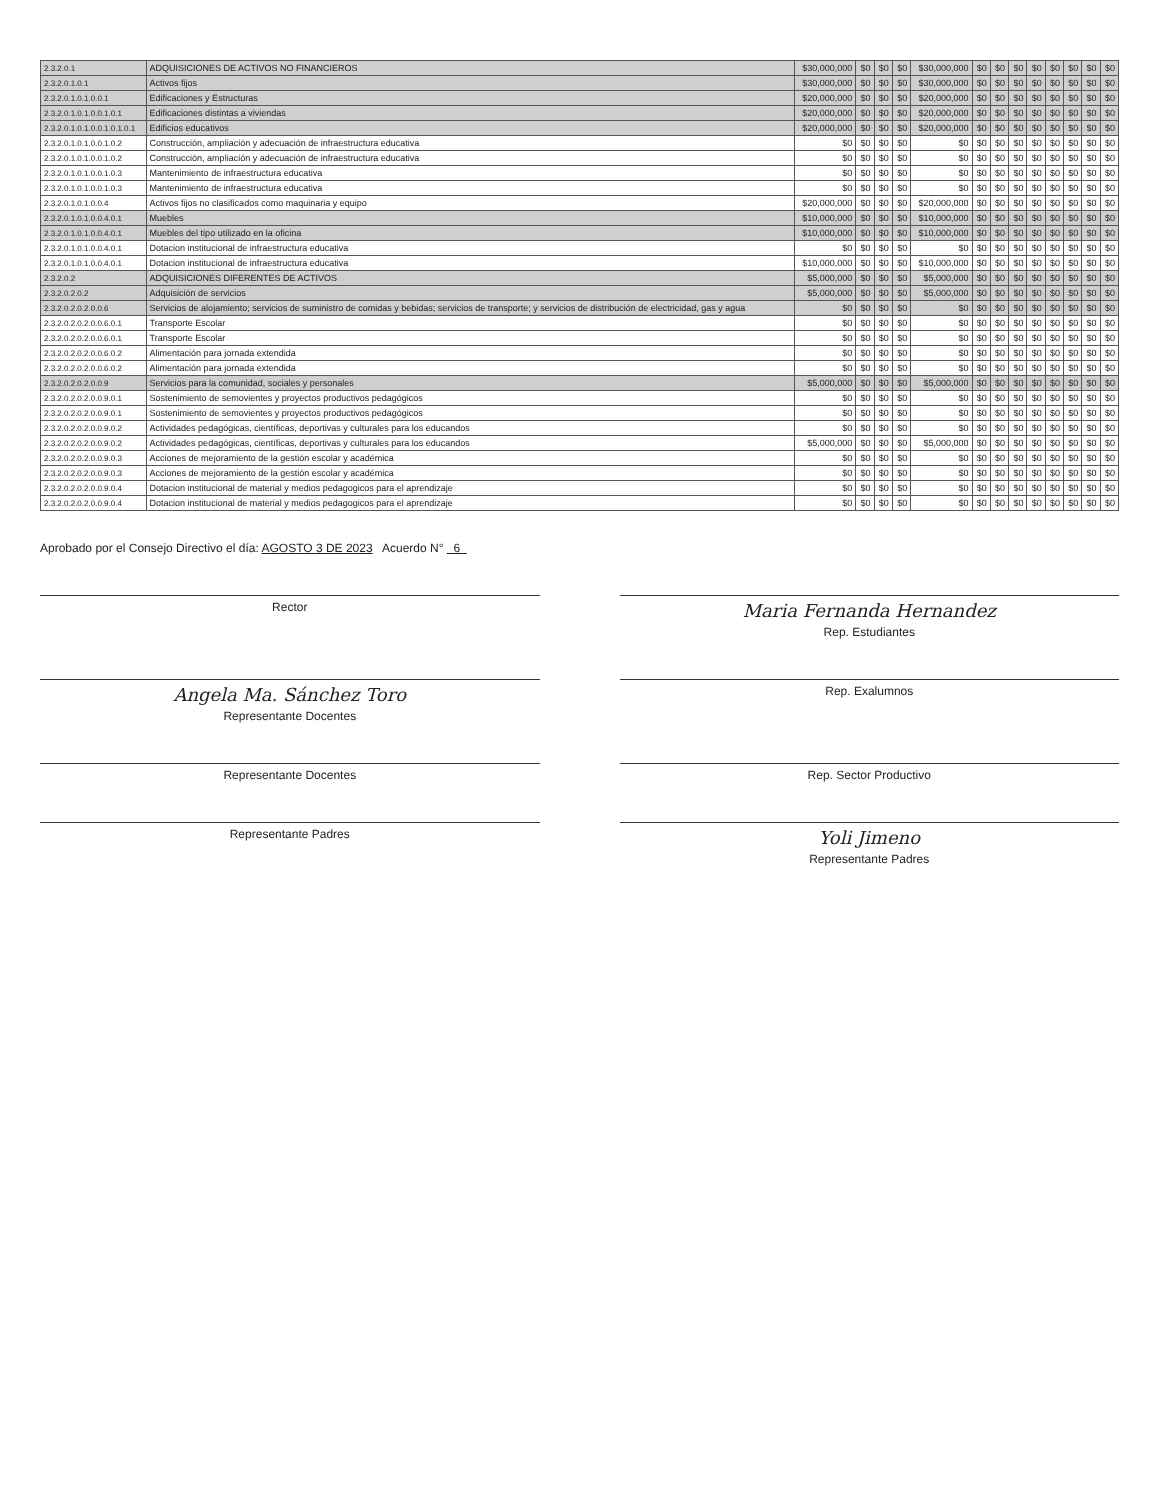| 2.3.2.0.1 | ADQUISICIONES DE ACTIVOS NO FINANCIEROS | $30,000,000 | $0 | $0 | $0 | $30,000,000 | $0 | $0 | $0 | $0 | $0 | $0 | $0 | $0 |
| 2.3.2.0.1.0.1 | Activos fijos | $30,000,000 | $0 | $0 | $0 | $30,000,000 | $0 | $0 | $0 | $0 | $0 | $0 | $0 | $0 |
| 2.3.2.0.1.0.1.0.0.1 | Edificaciones y Estructuras | $20,000,000 | $0 | $0 | $0 | $20,000,000 | $0 | $0 | $0 | $0 | $0 | $0 | $0 | $0 |
| 2.3.2.0.1.0.1.0.0.1.0.1 | Edificaciones distintas a viviendas | $20,000,000 | $0 | $0 | $0 | $20,000,000 | $0 | $0 | $0 | $0 | $0 | $0 | $0 | $0 |
| 2.3.2.0.1.0.1.0.0.1.0.1.0.1 | Edificios educativos | $20,000,000 | $0 | $0 | $0 | $20,000,000 | $0 | $0 | $0 | $0 | $0 | $0 | $0 | $0 |
| 2.3.2.0.1.0.1.0.0.1.0.2 | Construcción, ampliación y adecuación de infraestructura educativa | $0 | $0 | $0 | $0 | $0 | $0 | $0 | $0 | $0 | $0 | $0 | $0 | $0 |
| 2.3.2.0.1.0.1.0.0.1.0.2 | Construcción, ampliación y adecuación de infraestructura educativa | $0 | $0 | $0 | $0 | $0 | $0 | $0 | $0 | $0 | $0 | $0 | $0 | $0 |
| 2.3.2.0.1.0.1.0.0.1.0.3 | Mantenimiento de infraestructura educativa | $0 | $0 | $0 | $0 | $0 | $0 | $0 | $0 | $0 | $0 | $0 | $0 | $0 |
| 2.3.2.0.1.0.1.0.0.1.0.3 | Mantenimiento de infraestructura educativa | $0 | $0 | $0 | $0 | $0 | $0 | $0 | $0 | $0 | $0 | $0 | $0 | $0 |
| 2.3.2.0.1.0.1.0.0.4 | Activos fijos no clasificados como maquinaria y equipo | $20,000,000 | $0 | $0 | $0 | $20,000,000 | $0 | $0 | $0 | $0 | $0 | $0 | $0 | $0 |
| 2.3.2.0.1.0.1.0.0.4.0.1 | Muebles | $10,000,000 | $0 | $0 | $0 | $10,000,000 | $0 | $0 | $0 | $0 | $0 | $0 | $0 | $0 |
| 2.3.2.0.1.0.1.0.0.4.0.1 | Muebles del tipo utilizado en la oficina | $10,000,000 | $0 | $0 | $0 | $10,000,000 | $0 | $0 | $0 | $0 | $0 | $0 | $0 | $0 |
| 2.3.2.0.1.0.1.0.0.4.0.1 | Dotacion institucional de infraestructura educativa | $0 | $0 | $0 | $0 | $0 | $0 | $0 | $0 | $0 | $0 | $0 | $0 | $0 |
| 2.3.2.0.1.0.1.0.0.4.0.1 | Dotacion institucional de infraestructura educativa | $10,000,000 | $0 | $0 | $0 | $10,000,000 | $0 | $0 | $0 | $0 | $0 | $0 | $0 | $0 |
| 2.3.2.0.2 | ADQUISICIONES DIFERENTES DE ACTIVOS | $5,000,000 | $0 | $0 | $0 | $5,000,000 | $0 | $0 | $0 | $0 | $0 | $0 | $0 | $0 |
| 2.3.2.0.2.0.2 | Adquisición de servicios | $5,000,000 | $0 | $0 | $0 | $5,000,000 | $0 | $0 | $0 | $0 | $0 | $0 | $0 | $0 |
| 2.3.2.0.2.0.2.0.0.6 | Servicios de alojamiento; servicios de suministro de comidas y bebidas; servicios de transporte; y servicios de distribución de electricidad, gas y agua | $0 | $0 | $0 | $0 | $0 | $0 | $0 | $0 | $0 | $0 | $0 | $0 | $0 |
| 2.3.2.0.2.0.2.0.0.6.0.1 | Transporte Escolar | $0 | $0 | $0 | $0 | $0 | $0 | $0 | $0 | $0 | $0 | $0 | $0 | $0 |
| 2.3.2.0.2.0.2.0.0.6.0.1 | Transporte Escolar | $0 | $0 | $0 | $0 | $0 | $0 | $0 | $0 | $0 | $0 | $0 | $0 | $0 |
| 2.3.2.0.2.0.2.0.0.6.0.2 | Alimentación para jornada extendida | $0 | $0 | $0 | $0 | $0 | $0 | $0 | $0 | $0 | $0 | $0 | $0 | $0 |
| 2.3.2.0.2.0.2.0.0.6.0.2 | Alimentación para jornada extendida | $0 | $0 | $0 | $0 | $0 | $0 | $0 | $0 | $0 | $0 | $0 | $0 | $0 |
| 2.3.2.0.2.0.2.0.0.9 | Servicios para la comunidad, sociales y personales | $5,000,000 | $0 | $0 | $0 | $5,000,000 | $0 | $0 | $0 | $0 | $0 | $0 | $0 | $0 |
| 2.3.2.0.2.0.2.0.0.9.0.1 | Sostenimiento de semovientes y proyectos productivos pedagógicos | $0 | $0 | $0 | $0 | $0 | $0 | $0 | $0 | $0 | $0 | $0 | $0 | $0 |
| 2.3.2.0.2.0.2.0.0.9.0.1 | Sostenimiento de semovientes y proyectos productivos pedagógicos | $0 | $0 | $0 | $0 | $0 | $0 | $0 | $0 | $0 | $0 | $0 | $0 | $0 |
| 2.3.2.0.2.0.2.0.0.9.0.2 | Actividades pedagógicas, científicas, deportivas y culturales para los educandos | $0 | $0 | $0 | $0 | $0 | $0 | $0 | $0 | $0 | $0 | $0 | $0 | $0 |
| 2.3.2.0.2.0.2.0.0.9.0.2 | Actividades pedagógicas, científicas, deportivas y culturales para los educandos | $5,000,000 | $0 | $0 | $0 | $5,000,000 | $0 | $0 | $0 | $0 | $0 | $0 | $0 | $0 |
| 2.3.2.0.2.0.2.0.0.9.0.3 | Acciones de mejoramiento de la gestión escolar y académica | $0 | $0 | $0 | $0 | $0 | $0 | $0 | $0 | $0 | $0 | $0 | $0 | $0 |
| 2.3.2.0.2.0.2.0.0.9.0.3 | Acciones de mejoramiento de la gestión escolar y académica | $0 | $0 | $0 | $0 | $0 | $0 | $0 | $0 | $0 | $0 | $0 | $0 | $0 |
| 2.3.2.0.2.0.2.0.0.9.0.4 | Dotacion institucional de material y medios pedagogicos para el aprendizaje | $0 | $0 | $0 | $0 | $0 | $0 | $0 | $0 | $0 | $0 | $0 | $0 | $0 |
| 2.3.2.0.2.0.2.0.0.9.0.4 | Dotacion institucional de material y medios pedagogicos para el aprendizaje | $0 | $0 | $0 | $0 | $0 | $0 | $0 | $0 | $0 | $0 | $0 | $0 | $0 |
Aprobado por el Consejo Directivo el día: AGOSTO 3 DE 2023 Acuerdo N° 6
Rector
Maria Fernanda Hernandez
Rep. Estudiantes
Angela Ma. Sánchez Toro
Representante Docentes
Rep. Exalumnos
Representante Docentes
Rep. Sector Productivo
Representante Padres
Yoli Jimeno
Representante Padres